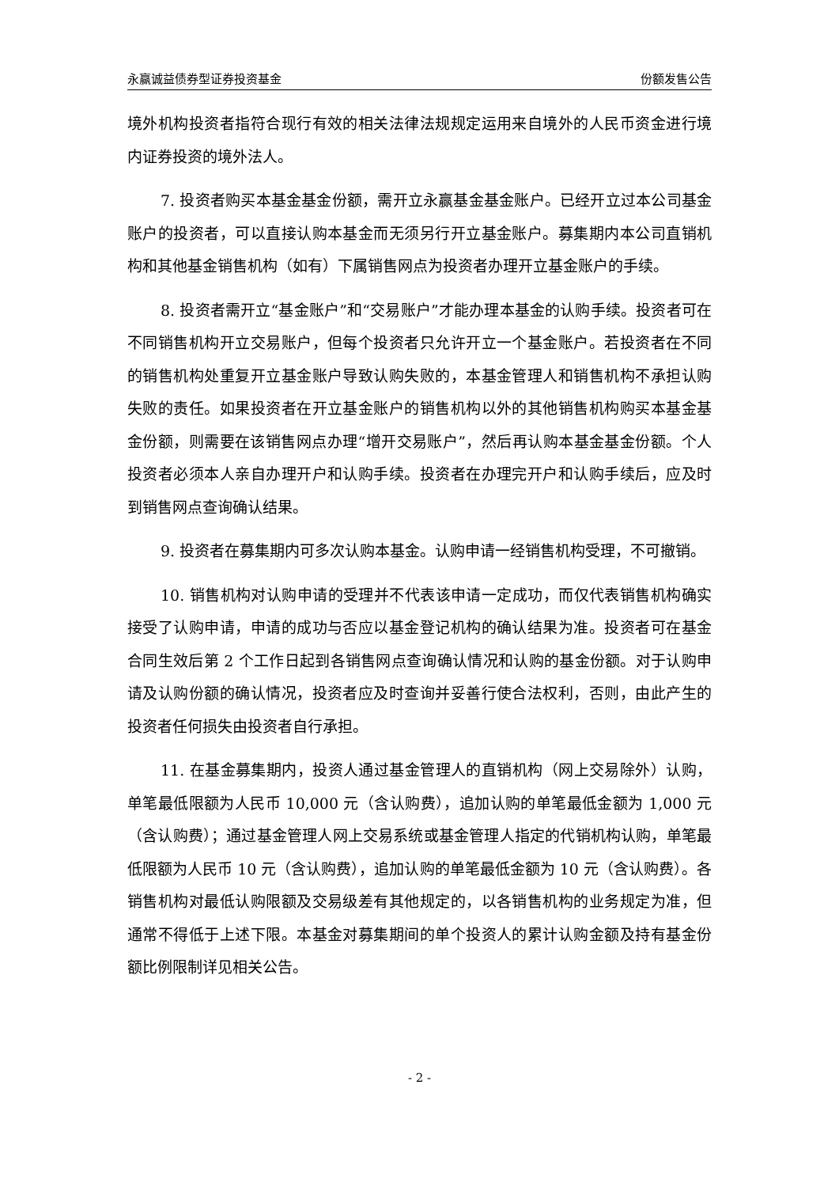永赢诚益债券型证券投资基金 份额发售公告
境外机构投资者指符合现行有效的相关法律法规规定运用来自境外的人民币资金进行境内证券投资的境外法人。
7. 投资者购买本基金基金份额，需开立永赢基金基金账户。已经开立过本公司基金账户的投资者，可以直接认购本基金而无须另行开立基金账户。募集期内本公司直销机构和其他基金销售机构（如有）下属销售网点为投资者办理开立基金账户的手续。
8. 投资者需开立“基金账户”和“交易账户”才能办理本基金的认购手续。投资者可在不同销售机构开立交易账户，但每个投资者只允许开立一个基金账户。若投资者在不同的销售机构处重复开立基金账户导致认购失败的，本基金管理人和销售机构不承担认购失败的责任。如果投资者在开立基金账户的销售机构以外的其他销售机构购买本基金基金份额，则需要在该销售网点办理“增开交易账户”，然后再认购本基金基金份额。个人投资者必须本人亲自办理开户和认购手续。投资者在办理完开户和认购手续后，应及时到销售网点查询确认结果。
9. 投资者在募集期内可多次认购本基金。认购申请一经销售机构受理，不可撤销。
10. 销售机构对认购申请的受理并不代表该申请一定成功，而仅代表销售机构确实接受了认购申请，申请的成功与否应以基金登记机构的确认结果为准。投资者可在基金合同生效后第 2 个工作日起到各销售网点查询确认情况和认购的基金份额。对于认购申请及认购份额的确认情况，投资者应及时查询并妥善行使合法权利，否则，由此产生的投资者任何损失由投资者自行承担。
11. 在基金募集期内，投资人通过基金管理人的直销机构（网上交易除外）认购，单笔最低限额为人民币 10,000 元（含认购费），追加认购的单笔最低金额为 1,000 元（含认购费）；通过基金管理人网上交易系统或基金管理人指定的代销机构认购，单笔最低限额为人民币 10 元（含认购费），追加认购的单笔最低金额为 10 元（含认购费）。各销售机构对最低认购限额及交易级差有其他规定的，以各销售机构的业务规定为准，但通常不得低于上述下限。本基金对募集期间的单个投资人的累计认购金额及持有基金份额比例限制详见相关公告。
- 2 -